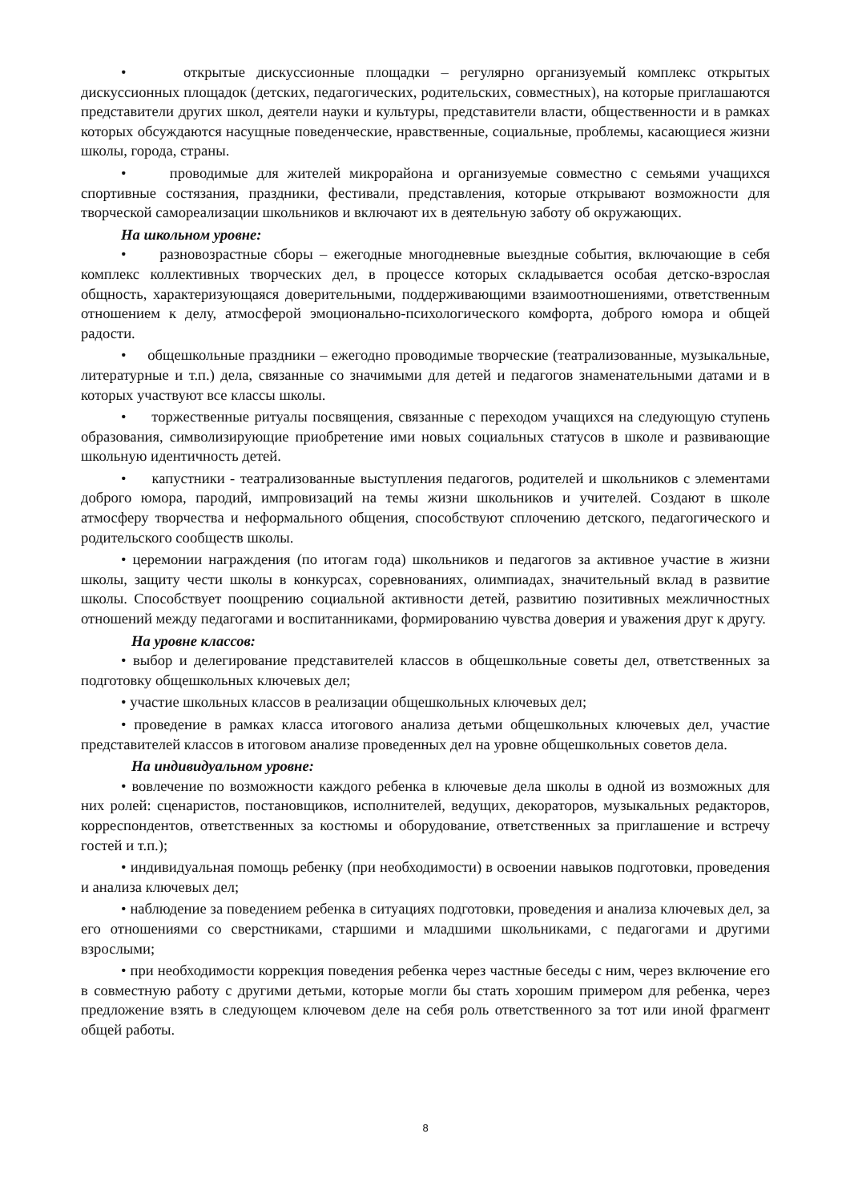• открытые дискуссионные площадки – регулярно организуемый комплекс открытых дискуссионных площадок (детских, педагогических, родительских, совместных), на которые приглашаются представители других школ, деятели науки и культуры, представители власти, общественности и в рамках которых обсуждаются насущные поведенческие, нравственные, социальные, проблемы, касающиеся жизни школы, города, страны.
• проводимые для жителей микрорайона и организуемые совместно с семьями учащихся спортивные состязания, праздники, фестивали, представления, которые открывают возможности для творческой самореализации школьников и включают их в деятельную заботу об окружающих.
На школьном уровне:
• разновозрастные сборы – ежегодные многодневные выездные события, включающие в себя комплекс коллективных творческих дел, в процессе которых складывается особая детско-взрослая общность, характеризующаяся доверительными, поддерживающими взаимоотношениями, ответственным отношением к делу, атмосферой эмоционально-психологического комфорта, доброго юмора и общей радости.
• общешкольные праздники – ежегодно проводимые творческие (театрализованные, музыкальные, литературные и т.п.) дела, связанные со значимыми для детей и педагогов знаменательными датами и в которых участвуют все классы школы.
• торжественные ритуалы посвящения, связанные с переходом учащихся на следующую ступень образования, символизирующие приобретение ими новых социальных статусов в школе и развивающие школьную идентичность детей.
• капустники - театрализованные выступления педагогов, родителей и школьников с элементами доброго юмора, пародий, импровизаций на темы жизни школьников и учителей. Создают в школе атмосферу творчества и неформального общения, способствуют сплочению детского, педагогического и родительского сообществ школы.
• церемонии награждения (по итогам года) школьников и педагогов за активное участие в жизни школы, защиту чести школы в конкурсах, соревнованиях, олимпиадах, значительный вклад в развитие школы. Способствует поощрению социальной активности детей, развитию позитивных межличностных отношений между педагогами и воспитанниками, формированию чувства доверия и уважения друг к другу.
На уровне классов:
• выбор и делегирование представителей классов в общешкольные советы дел, ответственных за подготовку общешкольных ключевых дел;
• участие школьных классов в реализации общешкольных ключевых дел;
• проведение в рамках класса итогового анализа детьми общешкольных ключевых дел, участие представителей классов в итоговом анализе проведенных дел на уровне общешкольных советов дела.
На индивидуальном уровне:
• вовлечение по возможности каждого ребенка в ключевые дела школы в одной из возможных для них ролей: сценаристов, постановщиков, исполнителей, ведущих, декораторов, музыкальных редакторов, корреспондентов, ответственных за костюмы и оборудование, ответственных за приглашение и встречу гостей и т.п.);
• индивидуальная помощь ребенку (при необходимости) в освоении навыков подготовки, проведения и анализа ключевых дел;
• наблюдение за поведением ребенка в ситуациях подготовки, проведения и анализа ключевых дел, за его отношениями со сверстниками, старшими и младшими школьниками, с педагогами и другими взрослыми;
• при необходимости коррекция поведения ребенка через частные беседы с ним, через включение его в совместную работу с другими детьми, которые могли бы стать хорошим примером для ребенка, через предложение взять в следующем ключевом деле на себя роль ответственного за тот или иной фрагмент общей работы.
8